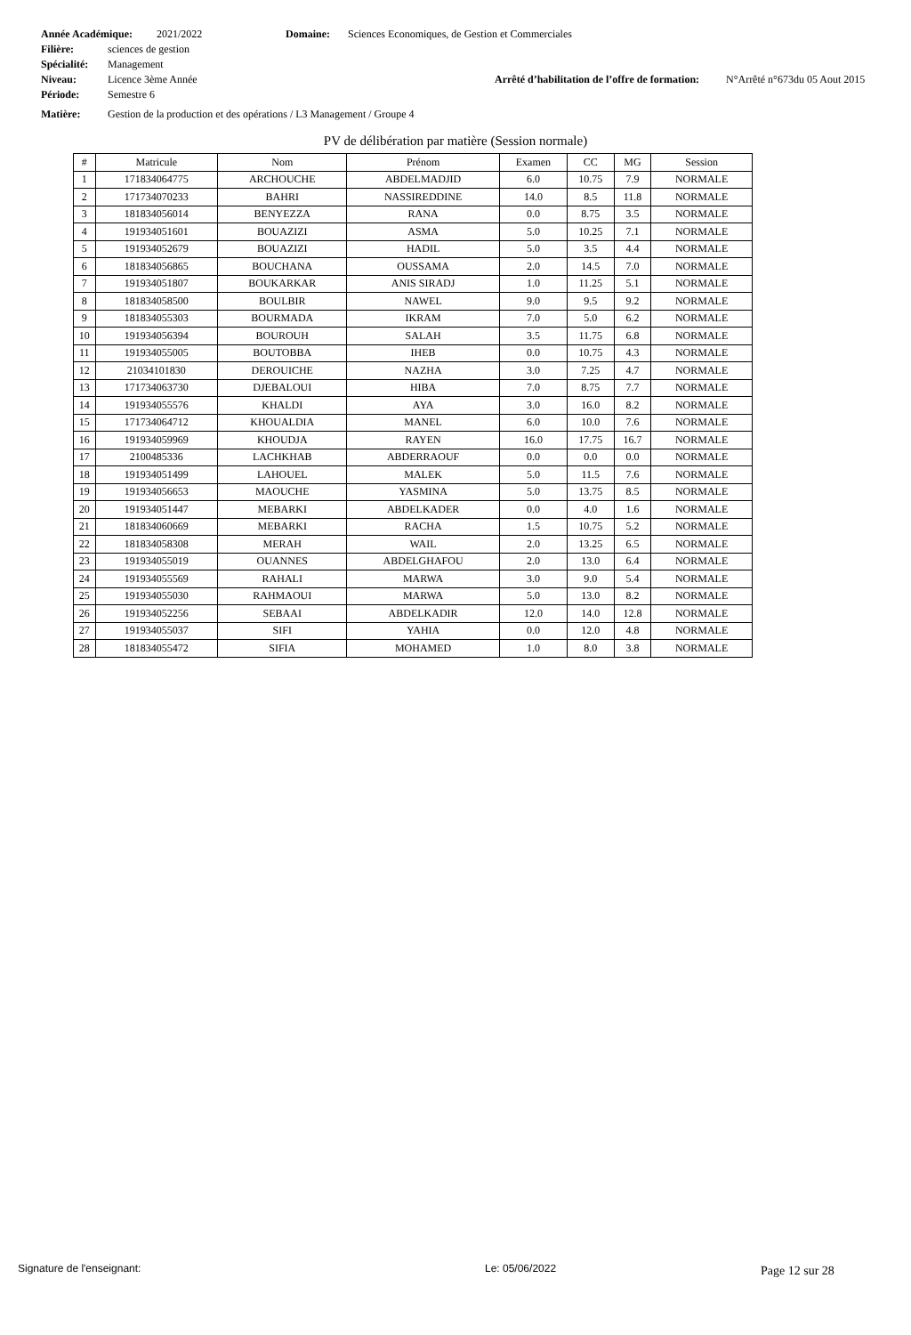Année Académique: 2021/2022 Domaine: Sciences Economiques, de Gestion et Commerciales
Filière: sciences de gestion
Spécialité: Management
Niveau: Licence 3ème Année Arrêté d’habilitation de l’offre de formation: N°Arrêté n°673du 05 Aout 2015
Période: Semestre 6
Matière: Gestion de la production et des opérations / L3 Management / Groupe 4
PV de délibération par matière (Session normale)
| # | Matricule | Nom | Prénom | Examen | CC | MG | Session |
| --- | --- | --- | --- | --- | --- | --- | --- |
| 1 | 171834064775 | ARCHOUCHE | ABDELMADJID | 6.0 | 10.75 | 7.9 | NORMALE |
| 2 | 171734070233 | BAHRI | NASSIREDDINE | 14.0 | 8.5 | 11.8 | NORMALE |
| 3 | 181834056014 | BENYEZZA | RANA | 0.0 | 8.75 | 3.5 | NORMALE |
| 4 | 191934051601 | BOUAZIZI | ASMA | 5.0 | 10.25 | 7.1 | NORMALE |
| 5 | 191934052679 | BOUAZIZI | HADIL | 5.0 | 3.5 | 4.4 | NORMALE |
| 6 | 181834056865 | BOUCHANA | OUSSAMA | 2.0 | 14.5 | 7.0 | NORMALE |
| 7 | 191934051807 | BOUKARKAR | ANIS SIRADJ | 1.0 | 11.25 | 5.1 | NORMALE |
| 8 | 181834058500 | BOULBIR | NAWEL | 9.0 | 9.5 | 9.2 | NORMALE |
| 9 | 181834055303 | BOURMADA | IKRAM | 7.0 | 5.0 | 6.2 | NORMALE |
| 10 | 191934056394 | BOUROUH | SALAH | 3.5 | 11.75 | 6.8 | NORMALE |
| 11 | 191934055005 | BOUTOBBA | IHEB | 0.0 | 10.75 | 4.3 | NORMALE |
| 12 | 21034101830 | DEROUICHE | NAZHA | 3.0 | 7.25 | 4.7 | NORMALE |
| 13 | 171734063730 | DJEBALOUI | HIBA | 7.0 | 8.75 | 7.7 | NORMALE |
| 14 | 191934055576 | KHALDI | AYA | 3.0 | 16.0 | 8.2 | NORMALE |
| 15 | 171734064712 | KHOUALDIA | MANEL | 6.0 | 10.0 | 7.6 | NORMALE |
| 16 | 191934059969 | KHOUDJA | RAYEN | 16.0 | 17.75 | 16.7 | NORMALE |
| 17 | 2100485336 | LACHKHAB | ABDERRAOUF | 0.0 | 0.0 | 0.0 | NORMALE |
| 18 | 191934051499 | LAHOUEL | MALEK | 5.0 | 11.5 | 7.6 | NORMALE |
| 19 | 191934056653 | MAOUCHE | YASMINA | 5.0 | 13.75 | 8.5 | NORMALE |
| 20 | 191934051447 | MEBARKI | ABDELKADER | 0.0 | 4.0 | 1.6 | NORMALE |
| 21 | 181834060669 | MEBARKI | RACHA | 1.5 | 10.75 | 5.2 | NORMALE |
| 22 | 181834058308 | MERAH | WAIL | 2.0 | 13.25 | 6.5 | NORMALE |
| 23 | 191934055019 | OUANNES | ABDELGHAFOU | 2.0 | 13.0 | 6.4 | NORMALE |
| 24 | 191934055569 | RAHALI | MARWA | 3.0 | 9.0 | 5.4 | NORMALE |
| 25 | 191934055030 | RAHMAOUI | MARWA | 5.0 | 13.0 | 8.2 | NORMALE |
| 26 | 191934052256 | SEBAAI | ABDELKADIR | 12.0 | 14.0 | 12.8 | NORMALE |
| 27 | 191934055037 | SIFI | YAHIA | 0.0 | 12.0 | 4.8 | NORMALE |
| 28 | 181834055472 | SIFIA | MOHAMED | 1.0 | 8.0 | 3.8 | NORMALE |
Signature de l'enseignant: Le: 05/06/2022 Page 12 sur 28